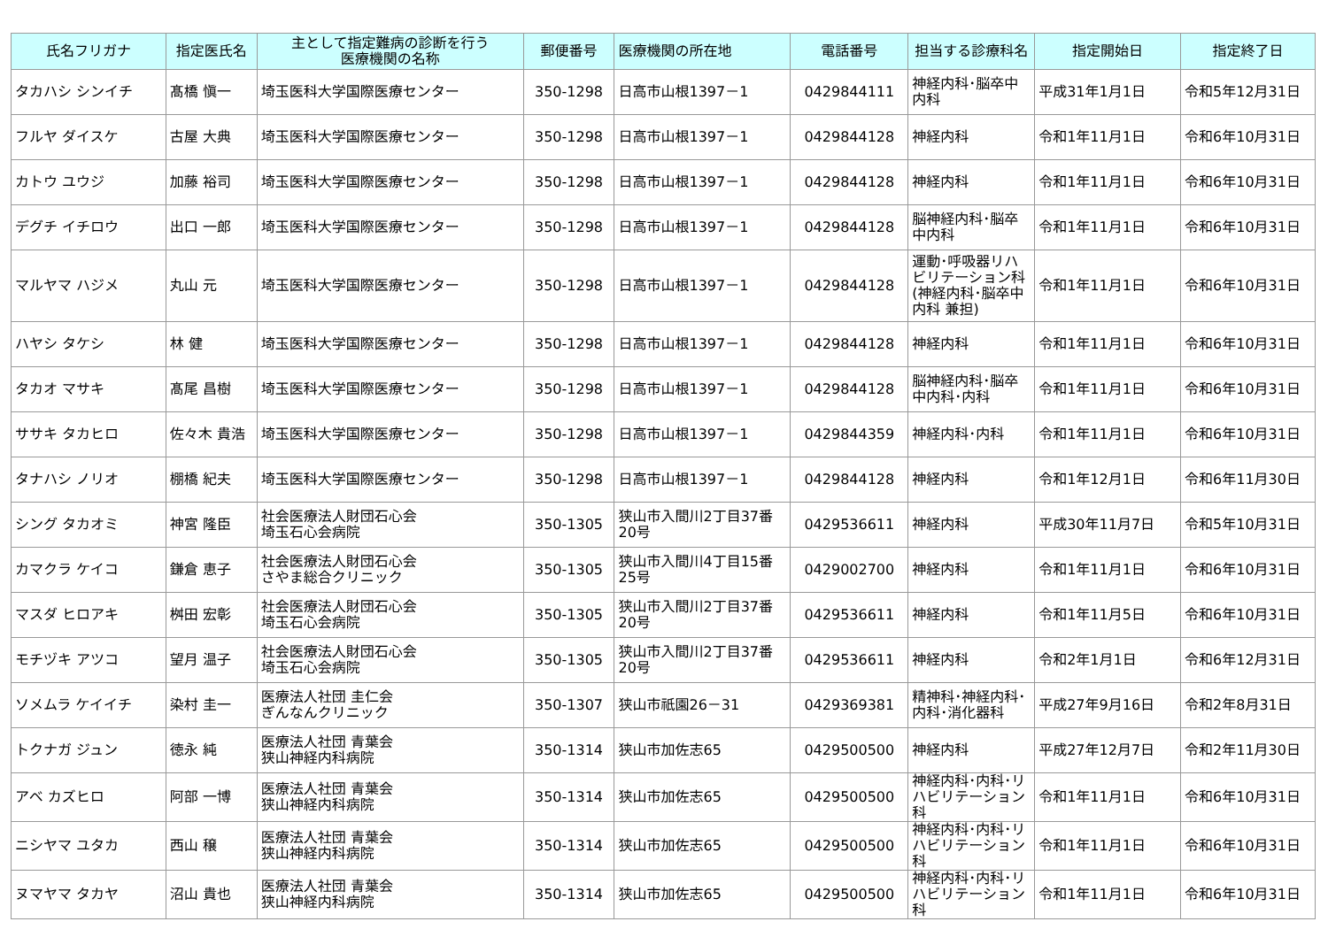| 氏名フリガナ | 指定医氏名 | 主として指定難病の診断を行う 医療機関の名称 | 郵便番号 | 医療機関の所在地 | 電話番号 | 担当する診療科名 | 指定開始日 | 指定終了日 |
| --- | --- | --- | --- | --- | --- | --- | --- | --- |
| タカハシ シンイチ | 髙橋 愼一 | 埼玉医科大学国際医療センター | 350-1298 | 日高市山根1397－1 | 0429844111 | 神経内科･脳卒中内科 | 平成31年1月1日 | 令和5年12月31日 |
| フルヤ ダイスケ | 古屋 大典 | 埼玉医科大学国際医療センター | 350-1298 | 日高市山根1397－1 | 0429844128 | 神経内科 | 令和1年11月1日 | 令和6年10月31日 |
| カトウ ユウジ | 加藤 裕司 | 埼玉医科大学国際医療センター | 350-1298 | 日高市山根1397－1 | 0429844128 | 神経内科 | 令和1年11月1日 | 令和6年10月31日 |
| デグチ イチロウ | 出口 一郎 | 埼玉医科大学国際医療センター | 350-1298 | 日高市山根1397－1 | 0429844128 | 脳神経内科･脳卒中内科 | 令和1年11月1日 | 令和6年10月31日 |
| マルヤマ ハジメ | 丸山 元 | 埼玉医科大学国際医療センター | 350-1298 | 日高市山根1397－1 | 0429844128 | 運動･呼吸器リハビリテーション科(神経内科･脳卒中内科 兼担) | 令和1年11月1日 | 令和6年10月31日 |
| ハヤシ タケシ | 林 健 | 埼玉医科大学国際医療センター | 350-1298 | 日高市山根1397－1 | 0429844128 | 神経内科 | 令和1年11月1日 | 令和6年10月31日 |
| タカオ マサキ | 髙尾 昌樹 | 埼玉医科大学国際医療センター | 350-1298 | 日高市山根1397－1 | 0429844128 | 脳神経内科･脳卒中内科･内科 | 令和1年11月1日 | 令和6年10月31日 |
| ササキ タカヒロ | 佐々木 貴浩 | 埼玉医科大学国際医療センター | 350-1298 | 日高市山根1397－1 | 0429844359 | 神経内科･内科 | 令和1年11月1日 | 令和6年10月31日 |
| タナハシ ノリオ | 棚橋 紀夫 | 埼玉医科大学国際医療センター | 350-1298 | 日高市山根1397－1 | 0429844128 | 神経内科 | 令和1年12月1日 | 令和6年11月30日 |
| シング タカオミ | 神宮 隆臣 | 社会医療法人財団石心会 埼玉石心会病院 | 350-1305 | 狭山市入間川2丁目37番20号 | 0429536611 | 神経内科 | 平成30年11月7日 | 令和5年10月31日 |
| カマクラ ケイコ | 鎌倉 恵子 | 社会医療法人財団石心会 さやま総合クリニック | 350-1305 | 狭山市入間川4丁目15番25号 | 0429002700 | 神経内科 | 令和1年11月1日 | 令和6年10月31日 |
| マスダ ヒロアキ | 桝田 宏彰 | 社会医療法人財団石心会 埼玉石心会病院 | 350-1305 | 狭山市入間川2丁目37番20号 | 0429536611 | 神経内科 | 令和1年11月5日 | 令和6年10月31日 |
| モチヅキ アツコ | 望月 温子 | 社会医療法人財団石心会 埼玉石心会病院 | 350-1305 | 狭山市入間川2丁目37番20号 | 0429536611 | 神経内科 | 令和2年1月1日 | 令和6年12月31日 |
| ソメムラ ケイイチ | 染村 圭一 | 医療法人社団 圭仁会 ぎんなんクリニック | 350-1307 | 狭山市祇園26－31 | 0429369381 | 精神科･神経内科･内科･消化器科 | 平成27年9月16日 | 令和2年8月31日 |
| トクナガ ジュン | 徳永 純 | 医療法人社団 青葉会 狭山神経内科病院 | 350-1314 | 狭山市加佐志65 | 0429500500 | 神経内科 | 平成27年12月7日 | 令和2年11月30日 |
| アベ カズヒロ | 阿部 一博 | 医療法人社団 青葉会 狭山神経内科病院 | 350-1314 | 狭山市加佐志65 | 0429500500 | 神経内科･内科･リハビリテーション科 | 令和1年11月1日 | 令和6年10月31日 |
| ニシヤマ ユタカ | 西山 穣 | 医療法人社団 青葉会 狭山神経内科病院 | 350-1314 | 狭山市加佐志65 | 0429500500 | 神経内科･内科･リハビリテーション科 | 令和1年11月1日 | 令和6年10月31日 |
| ヌマヤマ タカヤ | 沼山 貴也 | 医療法人社団 青葉会 狭山神経内科病院 | 350-1314 | 狭山市加佐志65 | 0429500500 | 神経内科･内科･リハビリテーション科 | 令和1年11月1日 | 令和6年10月31日 |